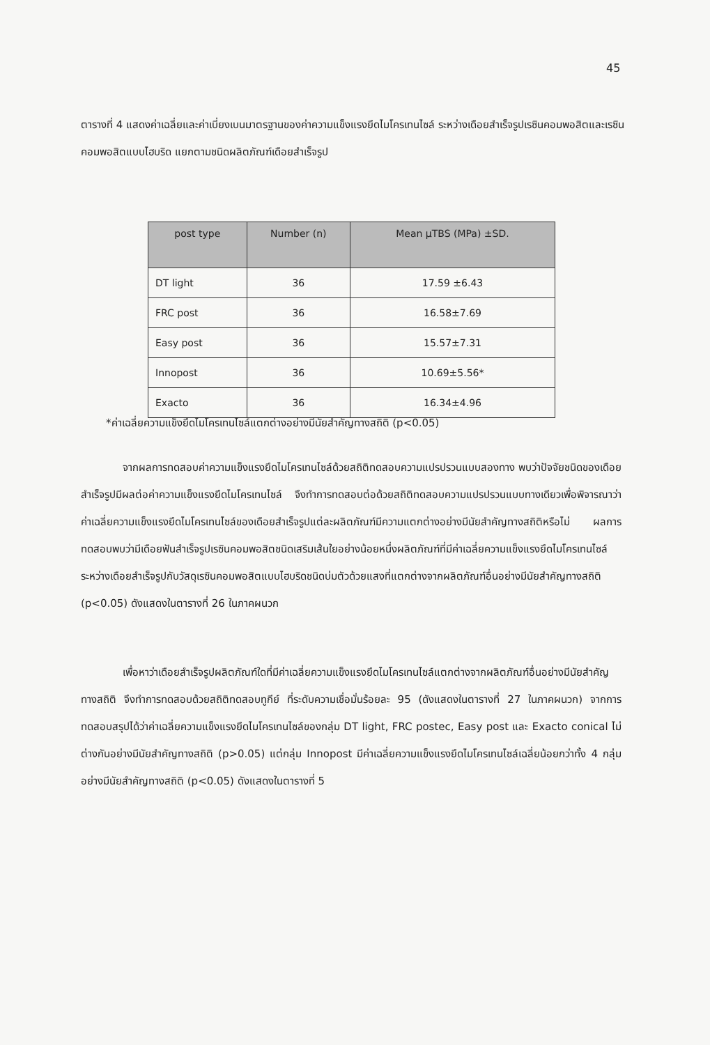45
ตารางที่ 4 แสดงค่าเฉลี่ยและค่าเบี่ยงเบนมาตรฐานของค่าความแข็งแรงยึดไมโครเทนไซล์ ระหว่างเดือยสำเร็จรูปเรซินคอมพอสิตและเรซินคอมพอสิตแบบไฮบริด แยกตามชนิดผลิตภัณฑ์เดือยสำเร็จรูป
| post type | Number (n) | Mean μTBS (MPa) ±SD. |
| --- | --- | --- |
| DT light | 36 | 17.59 ±6.43 |
| FRC post | 36 | 16.58±7.69 |
| Easy post | 36 | 15.57±7.31 |
| Innopost | 36 | 10.69±5.56* |
| Exacto | 36 | 16.34±4.96 |
*ค่าเฉลี่ยความแข็งยึดไมโครเทนไซล์แตกต่างอย่างมีนัยสำคัญทางสถิติ (p<0.05)
จากผลการทดสอบค่าความแข็งแรงยึดไมโครเทนไซล์ด้วยสถิติทดสอบความแปรปรวนแบบสองทาง พบว่าปัจจัยชนิดของเดือยสำเร็จรูปมีผลต่อค่าความแข็งแรงยึดไมโครเทนไซล์ จึงทำการทดสอบต่อด้วยสถิติทดสอบความแปรปรวนแบบทางเดียวเพื่อพิจารณาว่าค่าเฉลี่ยความแข็งแรงยึดไมโครเทนไซล์ของเดือยสำเร็จรูปแต่ละผลิตภัณฑ์มีความแตกต่างอย่างมีนัยสำคัญทางสถิติหรือไม่ ผลการทดสอบพบว่ามีเดือยฟันสำเร็จรูปเรซินคอมพอสิตชนิดเสริมเส้นใยอย่างน้อยหนึ่งผลิตภัณฑ์ที่มีค่าเฉลี่ยความแข็งแรงยึดไมโครเทนไซล์ระหว่างเดือยสำเร็จรูปกับวัสดุเรซินคอมพอสิตแบบไฮบริดชนิดบ่มตัวด้วยแสงที่แตกต่างจากผลิตภัณฑ์อื่นอย่างมีนัยสำคัญทางสถิติ (p<0.05) ดังแสดงในตารางที่ 26 ในภาคผนวก
เพื่อหาว่าเดือยสำเร็จรูปผลิตภัณฑ์ใดที่มีค่าเฉลี่ยความแข็งแรงยึดไมโครเทนไซล์แตกต่างจากผลิตภัณฑ์อื่นอย่างมีนัยสำคัญทางสถิติ จึงทำการทดสอบด้วยสถิติทดสอบทูกีย์ ที่ระดับความเชื่อมั่นร้อยละ 95 (ดังแสดงในตารางที่ 27 ในภาคผนวก) จากการทดสอบสรุปได้ว่าค่าเฉลี่ยความแข็งแรงยึดไมโครเทนไซล์ของกลุ่ม DT light, FRC postec, Easy post และ Exacto conical ไม่ต่างกันอย่างมีนัยสำคัญทางสถิติ (p>0.05) แต่กลุ่ม Innopost มีค่าเฉลี่ยความแข็งแรงยึดไมโครเทนไซล์เฉลี่ยน้อยกว่าทั้ง 4 กลุ่มอย่างมีนัยสำคัญทางสถิติ (p<0.05) ดังแสดงในตารางที่ 5